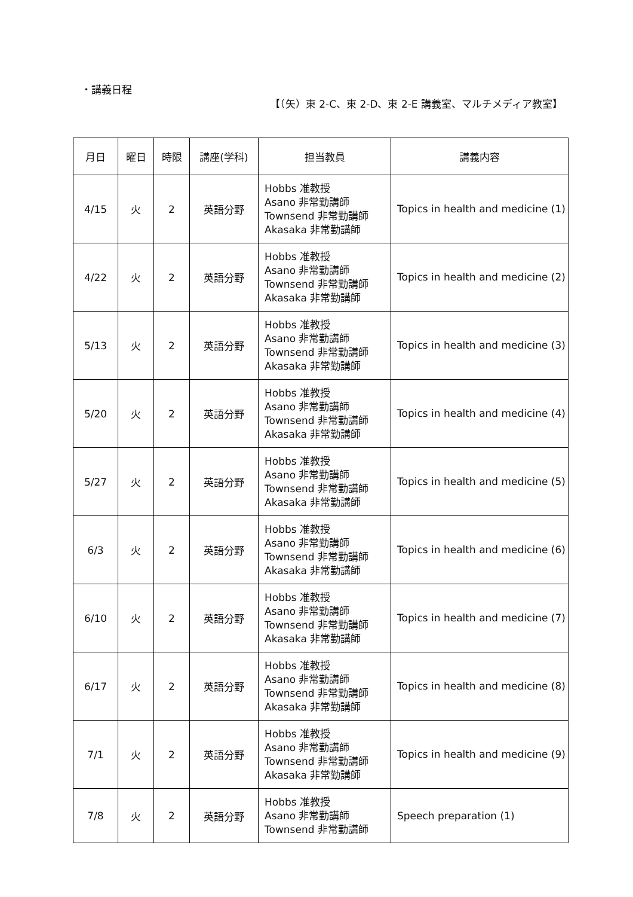・講義日程
【（矢）東 2-C、東 2-D、東 2-E 講義室、マルチメディア教室】
| 月日 | 曜日 | 時限 | 講座(学科) | 担当教員 | 講義内容 |
| --- | --- | --- | --- | --- | --- |
| 4/15 | 火 | 2 | 英語分野 | Hobbs 准教授 Asano 非常勤講師 Townsend 非常勤講師 Akasaka 非常勤講師 | Topics in health and medicine (1) |
| 4/22 | 火 | 2 | 英語分野 | Hobbs 准教授 Asano 非常勤講師 Townsend 非常勤講師 Akasaka 非常勤講師 | Topics in health and medicine (2) |
| 5/13 | 火 | 2 | 英語分野 | Hobbs 准教授 Asano 非常勤講師 Townsend 非常勤講師 Akasaka 非常勤講師 | Topics in health and medicine (3) |
| 5/20 | 火 | 2 | 英語分野 | Hobbs 准教授 Asano 非常勤講師 Townsend 非常勤講師 Akasaka 非常勤講師 | Topics in health and medicine (4) |
| 5/27 | 火 | 2 | 英語分野 | Hobbs 准教授 Asano 非常勤講師 Townsend 非常勤講師 Akasaka 非常勤講師 | Topics in health and medicine (5) |
| 6/3 | 火 | 2 | 英語分野 | Hobbs 准教授 Asano 非常勤講師 Townsend 非常勤講師 Akasaka 非常勤講師 | Topics in health and medicine (6) |
| 6/10 | 火 | 2 | 英語分野 | Hobbs 准教授 Asano 非常勤講師 Townsend 非常勤講師 Akasaka 非常勤講師 | Topics in health and medicine (7) |
| 6/17 | 火 | 2 | 英語分野 | Hobbs 准教授 Asano 非常勤講師 Townsend 非常勤講師 Akasaka 非常勤講師 | Topics in health and medicine (8) |
| 7/1 | 火 | 2 | 英語分野 | Hobbs 准教授 Asano 非常勤講師 Townsend 非常勤講師 Akasaka 非常勤講師 | Topics in health and medicine (9) |
| 7/8 | 火 | 2 | 英語分野 | Hobbs 准教授 Asano 非常勤講師 Townsend 非常勤講師 | Speech preparation (1) |